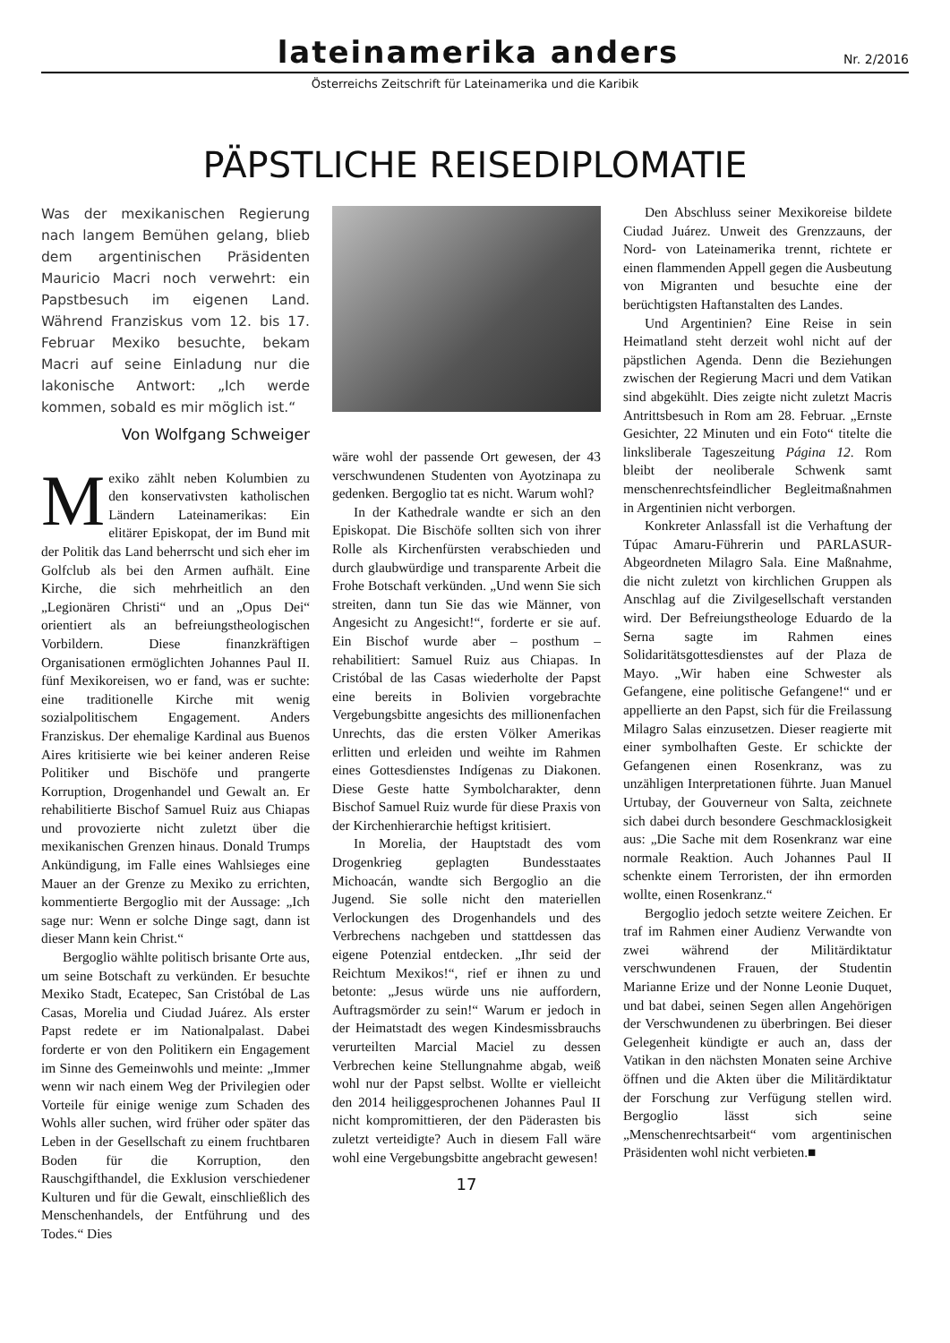lateinamerika anders
Nr. 2/2016
Österreichs Zeitschrift für Lateinamerika und die Karibik
PÄPSTLICHE REISEDIPLOMATIE
Was der mexikanischen Regierung nach langem Bemühen gelang, blieb dem argentinischen Präsidenten Mauricio Macri noch verwehrt: ein Papstbesuch im eigenen Land. Während Franziskus vom 12. bis 17. Februar Mexiko besuchte, bekam Macri auf seine Einladung nur die lakonische Antwort: „Ich werde kommen, sobald es mir möglich ist.“
Von Wolfgang Schweiger
Mexiko zählt neben Kolumbien zu den konservativsten katholischen Ländern Lateinamerikas: Ein elitärer Episkopat, der im Bund mit der Politik das Land beherrscht und sich eher im Golfclub als bei den Armen aufhält. Eine Kirche, die sich mehrheitlich an den „Legionären Christi“ und an „Opus Dei“ orientiert als an befreiungstheologischen Vorbildern. Diese finanzkräftigen Organisationen ermöglichten Johannes Paul II. fünf Mexikoreisen, wo er fand, was er suchte: eine traditionelle Kirche mit wenig sozialpolitischem Engagement. Anders Franziskus. Der ehemalige Kardinal aus Buenos Aires kritisierte wie bei keiner anderen Reise Politiker und Bischöfe und prangerte Korruption, Drogenhandel und Gewalt an. Er rehabilitierte Bischof Samuel Ruiz aus Chiapas und provozierte nicht zuletzt über die mexikanischen Grenzen hinaus. Donald Trumps Ankündigung, im Falle eines Wahlsieges eine Mauer an der Grenze zu Mexiko zu errichten, kommentierte Bergoglio mit der Aussage: „Ich sage nur: Wenn er solche Dinge sagt, dann ist dieser Mann kein Christ.“
Bergoglio wählte politisch brisante Orte aus, um seine Botschaft zu verkünden. Er besuchte Mexiko Stadt, Ecatepec, San Cristóbal de Las Casas, Morelia und Ciudad Juárez. Als erster Papst redete er im Nationalpalast. Dabei forderte er von den Politikern ein Engagement im Sinne des Gemeinwohls und meinte: „Immer wenn wir nach einem Weg der Privilegien oder Vorteile für einige wenige zum Schaden des Wohls aller suchen, wird früher oder später das Leben in der Gesellschaft zu einem fruchtbaren Boden für die Korruption, den Rauschgifthandel, die Exklusion verschiedener Kulturen und für die Gewalt, einschließlich des Menschenhandels, der Entführung und des Todes.“ Dies
wäre wohl der passende Ort gewesen, der 43 verschwundenen Studenten von Ayotzinapa zu gedenken. Bergoglio tat es nicht. Warum wohl?
In der Kathedrale wandte er sich an den Episkopat. Die Bischöfe sollten sich von ihrer Rolle als Kirchenfürsten verabschieden und durch glaubwürdige und transparente Arbeit die Frohe Botschaft verkünden. „Und wenn Sie sich streiten, dann tun Sie das wie Männer, von Angesicht zu Angesicht!“, forderte er sie auf. Ein Bischof wurde aber – posthum – rehabilitiert: Samuel Ruiz aus Chiapas. In Cristóbal de las Casas wiederholte der Papst eine bereits in Bolivien vorgebrachte Vergebungsbitte angesichts des millionenfachen Unrechts, das die ersten Völker Amerikas erlitten und erleiden und weihte im Rahmen eines Gottesdienstes Indígenas zu Diakonen. Diese Geste hatte Symbolcharakter, denn Bischof Samuel Ruiz wurde für diese Praxis von der Kirchenhierarchie heftigst kritisiert.
In Morelia, der Hauptstadt des vom Drogenkrieg geplagten Bundesstaates Michoacán, wandte sich Bergoglio an die Jugend. Sie solle nicht den materiellen Verlockungen des Drogenhandels und des Verbrechens nachgeben und stattdessen das eigene Potenzial entdecken. „Ihr seid der Reichtum Mexikos!“, rief er ihnen zu und betonte: „Jesus würde uns nie auffordern, Auftragsmörder zu sein!“ Warum er jedoch in der Heimatstadt des wegen Kindesmissbrauchs verurteilten Marcial Maciel zu dessen Verbrechen keine Stellungnahme abgab, weiß wohl nur der Papst selbst. Wollte er vielleicht den 2014 heiliggesprochenen Johannes Paul II nicht kompromittieren, der den Päderasten bis zuletzt verteidigte? Auch in diesem Fall wäre wohl eine Vergebungsbitte angebracht gewesen!
17
Den Abschluss seiner Mexikoreise bildete Ciudad Juárez. Unweit des Grenzzauns, der Nord- von Lateinamerika trennt, richtete er einen flammenden Appell gegen die Ausbeutung von Migranten und besuchte eine der berüchtigsten Haftanstalten des Landes.
Und Argentinien? Eine Reise in sein Heimatland steht derzeit wohl nicht auf der päpstlichen Agenda. Denn die Beziehungen zwischen der Regierung Macri und dem Vatikan sind abgekühlt. Dies zeigte nicht zuletzt Macris Antrittsbesuch in Rom am 28. Februar. „Ernste Gesichter, 22 Minuten und ein Foto“ titelte die linksliberale Tageszeitung Página 12. Rom bleibt der neoliberale Schwenk samt menschenrechtsfeindlicher Begleitmaßnahmen in Argentinien nicht verborgen.
Konkreter Anlassfall ist die Verhaftung der Túpac Amaru-Führerin und PARLASUR-Abgeordneten Milagro Sala. Eine Maßnahme, die nicht zuletzt von kirchlichen Gruppen als Anschlag auf die Zivilgesellschaft verstanden wird. Der Befreiungstheologe Eduardo de la Serna sagte im Rahmen eines Solidaritätsgottesdienstes auf der Plaza de Mayo. „Wir haben eine Schwester als Gefangene, eine politische Gefangene!“ und er appellierte an den Papst, sich für die Freilassung Milagro Salas einzusetzen. Dieser reagierte mit einer symbolhaften Geste. Er schickte der Gefangenen einen Rosenkranz, was zu unzähligen Interpretationen führte. Juan Manuel Urtubay, der Gouverneur von Salta, zeichnete sich dabei durch besondere Geschmacklosigkeit aus: „Die Sache mit dem Rosenkranz war eine normale Reaktion. Auch Johannes Paul II schenkte einem Terroristen, der ihn ermorden wollte, einen Rosenkranz.“
Bergoglio jedoch setzte weitere Zeichen. Er traf im Rahmen einer Audienz Verwandte von zwei während der Militärdiktatur verschwundenen Frauen, der Studentin Marianne Erize und der Nonne Leonie Duquet, und bat dabei, seinen Segen allen Angehörigen der Verschwundenen zu überbringen. Bei dieser Gelegenheit kündigte er auch an, dass der Vatikan in den nächsten Monaten seine Archive öffnen und die Akten über die Militärdiktatur der Forschung zur Verfügung stellen wird. Bergoglio lässt sich seine „Menschenrechtsarbeit“ vom argentinischen Präsidenten wohl nicht verbieten.■